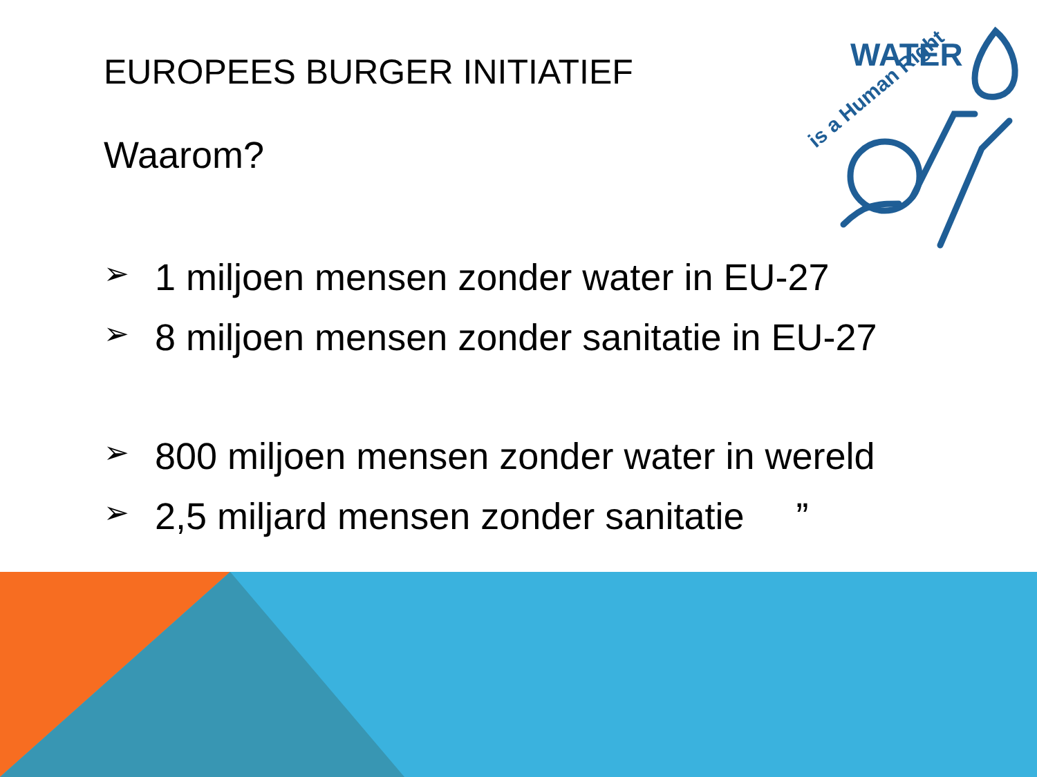WATER
is a Human Right
EUROPEES BURGER INITIATIEF
Waarom?
➢ 1 miljoen mensen zonder water in EU-27
➢ 8 miljoen mensen zonder sanitatie in EU-27
➢ 800 miljoen mensen zonder water in wereld
➢ 2,5 miljard mensen zonder sanitatie ”